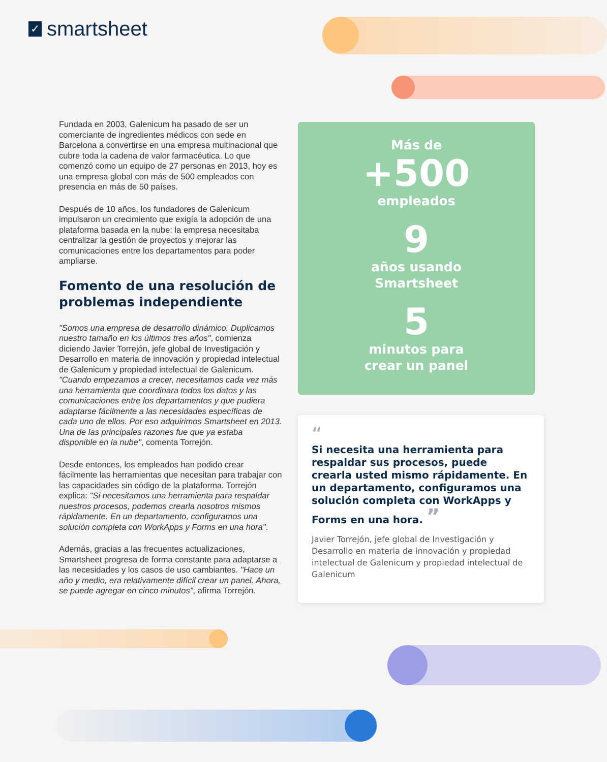✓ smartsheet
Fundada en 2003, Galenicum ha pasado de ser un comerciante de ingredientes médicos con sede en Barcelona a convertirse en una empresa multinacional que cubre toda la cadena de valor farmacéutica. Lo que comenzó como un equipo de 27 personas en 2013, hoy es una empresa global con más de 500 empleados con presencia en más de 50 países.
Después de 10 años, los fundadores de Galenicum impulsaron un crecimiento que exigía la adopción de una plataforma basada en la nube: la empresa necesitaba centralizar la gestión de proyectos y mejorar las comunicaciones entre los departamentos para poder ampliarse.
Fomento de una resolución de problemas independiente
"Somos una empresa de desarrollo dinámico. Duplicamos nuestro tamaño en los últimos tres años", comienza diciendo Javier Torrejón, jefe global de Investigación y Desarrollo en materia de innovación y propiedad intelectual de Galenicum y propiedad intelectual de Galenicum. "Cuando empezamos a crecer, necesitamos cada vez más una herramienta que coordinara todos los datos y las comunicaciones entre los departamentos y que pudiera adaptarse fácilmente a las necesidades específicas de cada uno de ellos. Por eso adquirimos Smartsheet en 2013. Una de las principales razones fue que ya estaba disponible en la nube", comenta Torrejón.
Desde entonces, los empleados han podido crear fácilmente las herramientas que necesitan para trabajar con las capacidades sin código de la plataforma. Torrejón explica: "Si necesitamos una herramienta para respaldar nuestros procesos, podemos crearla nosotros mismos rápidamente. En un departamento, configuramos una solución completa con WorkApps y Forms en una hora".
Además, gracias a las frecuentes actualizaciones, Smartsheet progresa de forma constante para adaptarse a las necesidades y los casos de uso cambiantes. "Hace un año y medio, era relativamente difícil crear un panel. Ahora, se puede agregar en cinco minutos", afirma Torrejón.
Más de
+500
empleados
9
años usando
Smartsheet
5
minutos para
crear un panel
“
Si necesita una herramienta para respaldar sus procesos, puede crearla usted mismo rápidamente. En un departamento, configuramos una solución completa con WorkApps y Forms en una hora. ”
Javier Torrejón, jefe global de Investigación y Desarrollo en materia de innovación y propiedad intelectual de Galenicum y propiedad intelectual de Galenicum